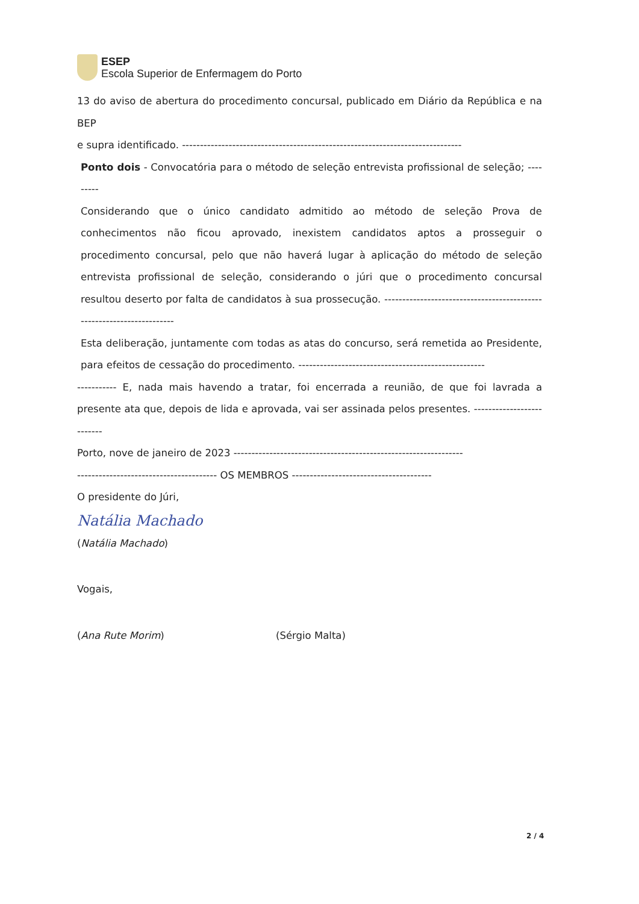ESEP
Escola Superior de Enfermagem do Porto
13 do aviso de abertura do procedimento concursal, publicado em Diário da República e na BEP
e supra identificado. ------------------------------------------------------------------------------
Ponto dois - Convocatória para o método de seleção entrevista profissional de seleção; ---------
Considerando que o único candidato admitido ao método de seleção Prova de conhecimentos não ficou aprovado, inexistem candidatos aptos a prosseguir o procedimento concursal, pelo que não haverá lugar à aplicação do método de seleção entrevista profissional de seleção, considerando o júri que o procedimento concursal resultou deserto por falta de candidatos à sua prossecução. ----------------------------------------------------------------------
Esta deliberação, juntamente com todas as atas do concurso, será remetida ao Presidente, para efeitos de cessação do procedimento. ----------------------------------------------------
----------- E, nada mais havendo a tratar, foi encerrada a reunião, de que foi lavrada a presente ata que, depois de lida e aprovada, vai ser assinada pelos presentes. --------------------------
Porto, nove de janeiro de 2023 ----------------------------------------------------------------
--------------------------------------- OS MEMBROS ---------------------------------------
O presidente do Júri,
Natália Machado
(Natália Machado)
Vogais,
(Ana Rute Morim) (Sérgio Malta)
2 / 4